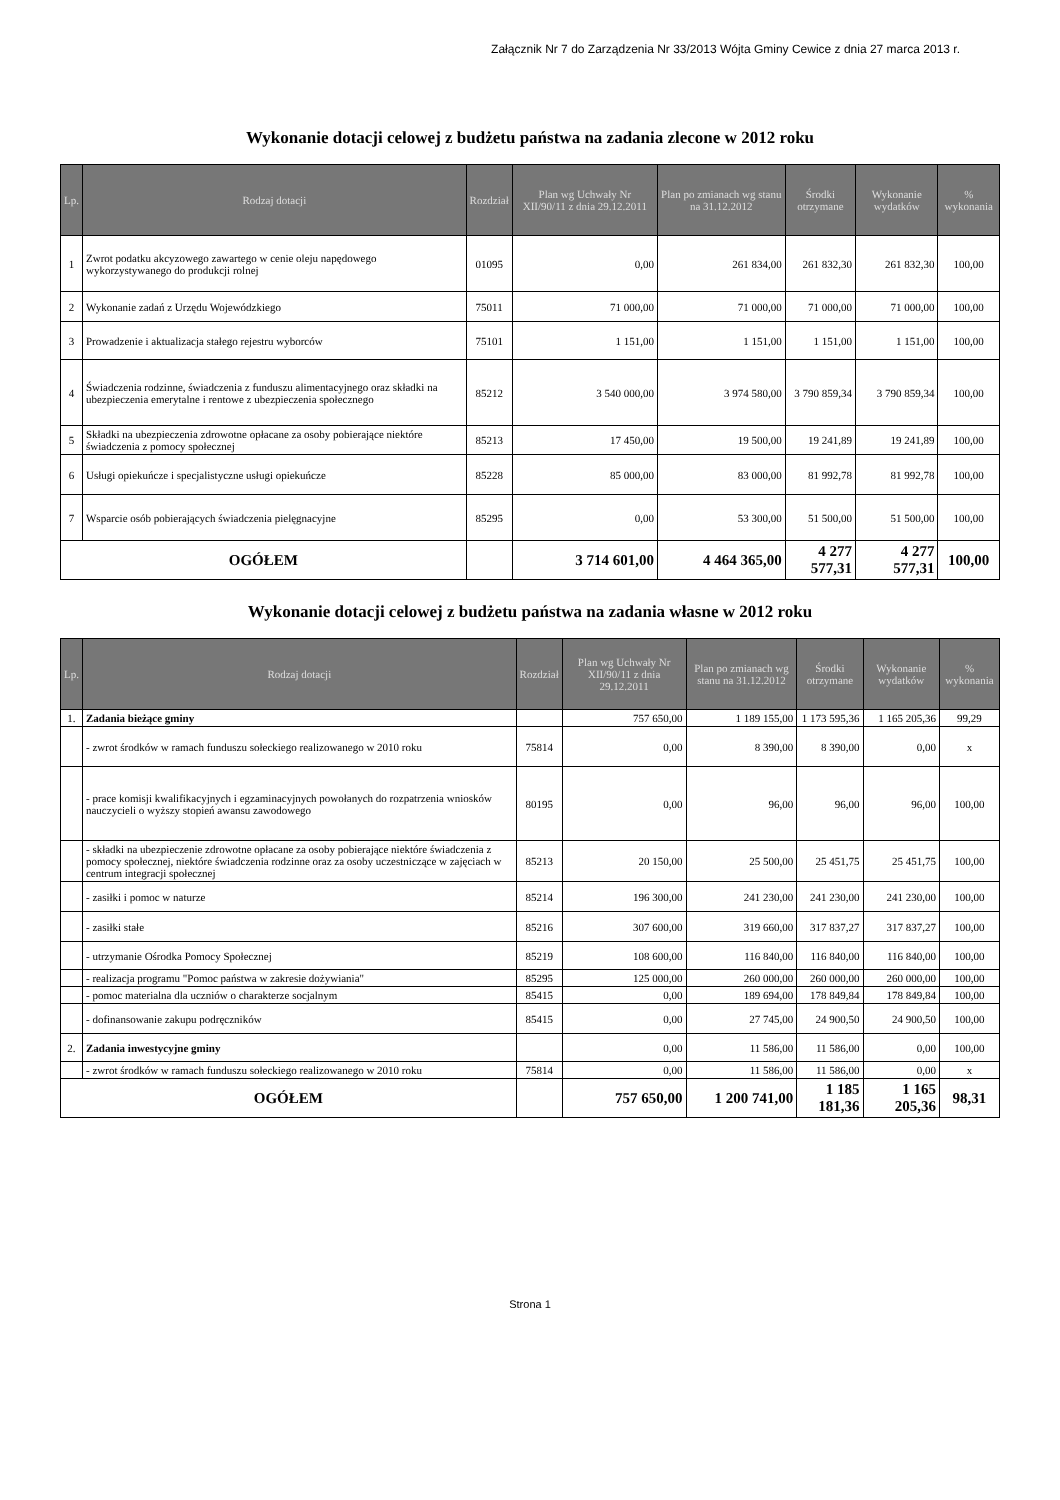Załącznik Nr 7 do Zarządzenia Nr 33/2013 Wójta Gminy Cewice z dnia 27 marca 2013 r.
Wykonanie dotacji celowej z budżetu państwa na zadania zlecone w 2012 roku
| Lp. | Rodzaj dotacji | Rozdział | Plan wg Uchwały Nr XII/90/11 z dnia 29.12.2011 | Plan po zmianach wg stanu na 31.12.2012 | Środki otrzymane | Wykonanie wydatków | % wykonania |
| --- | --- | --- | --- | --- | --- | --- | --- |
| 1 | Zwrot podatku akcyzowego zawartego w cenie oleju napędowego wykorzystywanego do produkcji rolnej | 01095 | 0,00 | 261 834,00 | 261 832,30 | 261 832,30 | 100,00 |
| 2 | Wykonanie zadań z Urzędu Wojewódzkiego | 75011 | 71 000,00 | 71 000,00 | 71 000,00 | 71 000,00 | 100,00 |
| 3 | Prowadzenie i aktualizacja stałego rejestru wyborców | 75101 | 1 151,00 | 1 151,00 | 1 151,00 | 1 151,00 | 100,00 |
| 4 | Świadczenia rodzinne, świadczenia z funduszu alimentacyjnego oraz składki na ubezpieczenia emerytalne i rentowe z ubezpieczenia społecznego | 85212 | 3 540 000,00 | 3 974 580,00 | 3 790 859,34 | 3 790 859,34 | 100,00 |
| 5 | Składki na ubezpieczenia zdrowotne opłacane za osoby pobierające niektóre świadczenia z pomocy społecznej | 85213 | 17 450,00 | 19 500,00 | 19 241,89 | 19 241,89 | 100,00 |
| 6 | Usługi opiekuńcze i specjalistyczne usługi opiekuńcze | 85228 | 85 000,00 | 83 000,00 | 81 992,78 | 81 992,78 | 100,00 |
| 7 | Wsparcie osób pobierających świadczenia pielęgnacyjne | 85295 | 0,00 | 53 300,00 | 51 500,00 | 51 500,00 | 100,00 |
| OGÓŁEM | | | 3 714 601,00 | 4 464 365,00 | 4 277 577,31 | 4 277 577,31 | 100,00 |
Wykonanie dotacji celowej z budżetu państwa na zadania własne w 2012 roku
| Lp. | Rodzaj dotacji | Rozdział | Plan wg Uchwały Nr XII/90/11 z dnia 29.12.2011 | Plan po zmianach wg stanu na 31.12.2012 | Środki otrzymane | Wykonanie wydatków | % wykonania |
| --- | --- | --- | --- | --- | --- | --- | --- |
| 1. | Zadania bieżące gminy | | 757 650,00 | 1 189 155,00 | 1 173 595,36 | 1 165 205,36 | 99,29 |
| | - zwrot środków w ramach funduszu sołeckiego realizowanego w 2010 roku | 75814 | 0,00 | 8 390,00 | 8 390,00 | 0,00 | x |
| | - prace komisji kwalifikacyjnych i egzaminacyjnych powołanych do rozpatrzenia wniosków nauczycieli o wyższy stopień awansu zawodowego | 80195 | 0,00 | 96,00 | 96,00 | 96,00 | 100,00 |
| | - składki na ubezpieczenie zdrowotne opłacane za osoby pobierające niektóre świadczenia z pomocy społecznej, niektóre świadczenia rodzinne oraz za osoby uczestniczące w zajęciach w centrum integracji społecznej | 85213 | 20 150,00 | 25 500,00 | 25 451,75 | 25 451,75 | 100,00 |
| | - zasiłki i pomoc w naturze | 85214 | 196 300,00 | 241 230,00 | 241 230,00 | 241 230,00 | 100,00 |
| | - zasiłki stałe | 85216 | 307 600,00 | 319 660,00 | 317 837,27 | 317 837,27 | 100,00 |
| | - utrzymanie Ośrodka Pomocy Społecznej | 85219 | 108 600,00 | 116 840,00 | 116 840,00 | 116 840,00 | 100,00 |
| | - realizacja programu "Pomoc państwa w zakresie dożywiania" | 85295 | 125 000,00 | 260 000,00 | 260 000,00 | 260 000,00 | 100,00 |
| | - pomoc materialna dla uczniów o charakterze socjalnym | 85415 | 0,00 | 189 694,00 | 178 849,84 | 178 849,84 | 100,00 |
| | - dofinansowanie zakupu podręczników | 85415 | 0,00 | 27 745,00 | 24 900,50 | 24 900,50 | 100,00 |
| 2. | Zadania inwestycyjne gminy | | 0,00 | 11 586,00 | 11 586,00 | 0,00 | 100,00 |
| | - zwrot środków w ramach funduszu sołeckiego realizowanego w 2010 roku | 75814 | 0,00 | 11 586,00 | 11 586,00 | 0,00 | x |
| OGÓŁEM | | | 757 650,00 | 1 200 741,00 | 1 185 181,36 | 1 165 205,36 | 98,31 |
Strona 1